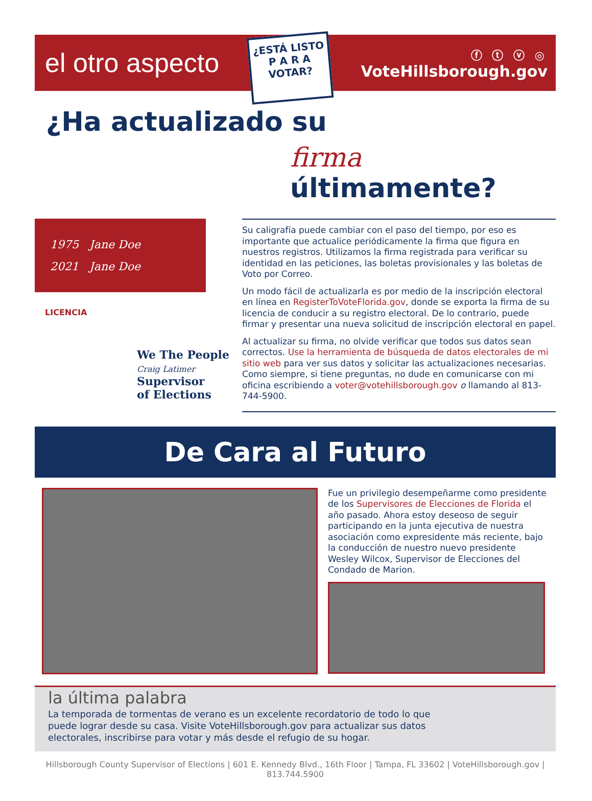el otro aspecto
¿ESTÁ LISTO
P A R A
VOTAR?
ⓕ ⓣ ⓥ ◎
VoteHillsborough.gov
¿Ha actualizado su
firma últimamente?
1975 Jane Doe
2021 Jane Doe
LICENCIA
We The People
Craig Latimer
Supervisor
of Elections
Su caligrafía puede cambiar con el paso del tiempo, por eso es importante que actualice periódicamente la firma que figura en nuestros registros. Utilizamos la firma registrada para verificar su identidad en las peticiones, las boletas provisionales y las boletas de Voto por Correo.
Un modo fácil de actualizarla es por medio de la inscripción electoral en línea en RegisterToVoteFlorida.gov, donde se exporta la firma de su licencia de conducir a su registro electoral. De lo contrario, puede firmar y presentar una nueva solicitud de inscripción electoral en papel.
Al actualizar su firma, no olvide verificar que todos sus datos sean correctos. Use la herramienta de búsqueda de datos electorales de mi sitio web para ver sus datos y solicitar las actualizaciones necesarias. Como siempre, si tiene preguntas, no dude en comunicarse con mi oficina escribiendo a voter@votehillsborough.gov o llamando al 813-744-5900.
De Cara al Futuro
Fue un privilegio desempeñarme como presidente de los Supervisores de Elecciones de Florida el año pasado. Ahora estoy deseoso de seguir participando en la junta ejecutiva de nuestra asociación como expresidente más reciente, bajo la conducción de nuestro nuevo presidente Wesley Wilcox, Supervisor de Elecciones del Condado de Marion.
la última palabra
La temporada de tormentas de verano es un excelente recordatorio de todo lo que puede lograr desde su casa. Visite VoteHillsborough.gov para actualizar sus datos electorales, inscribirse para votar y más desde el refugio de su hogar.
Hillsborough County Supervisor of Elections | 601 E. Kennedy Blvd., 16th Floor | Tampa, FL 33602 | VoteHillsborough.gov | 813.744.5900